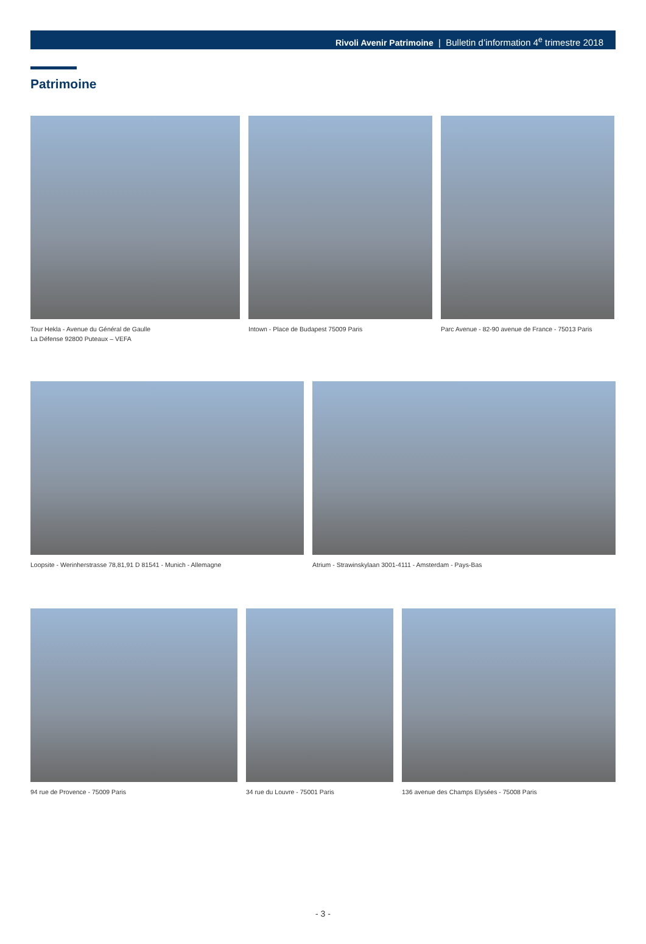Rivoli Avenir Patrimoine | Bulletin d’information 4<sup>e</sup> trimestre 2018
Patrimoine
Tour Hekla - Avenue du Général de Gaulle
La Défense 92800 Puteaux – VEFA
Intown - Place de Budapest 75009 Paris
Parc Avenue - 82-90 avenue de France - 75013 Paris
Loopsite - Werinherstrasse 78,81,91 D 81541 - Munich - Allemagne
Atrium - Strawinskylaan 3001-4111 - Amsterdam - Pays-Bas
94 rue de Provence - 75009 Paris 34 rue du Louvre - 75001 Paris
136 avenue des Champs Elysées - 75008 Paris
- 3 -